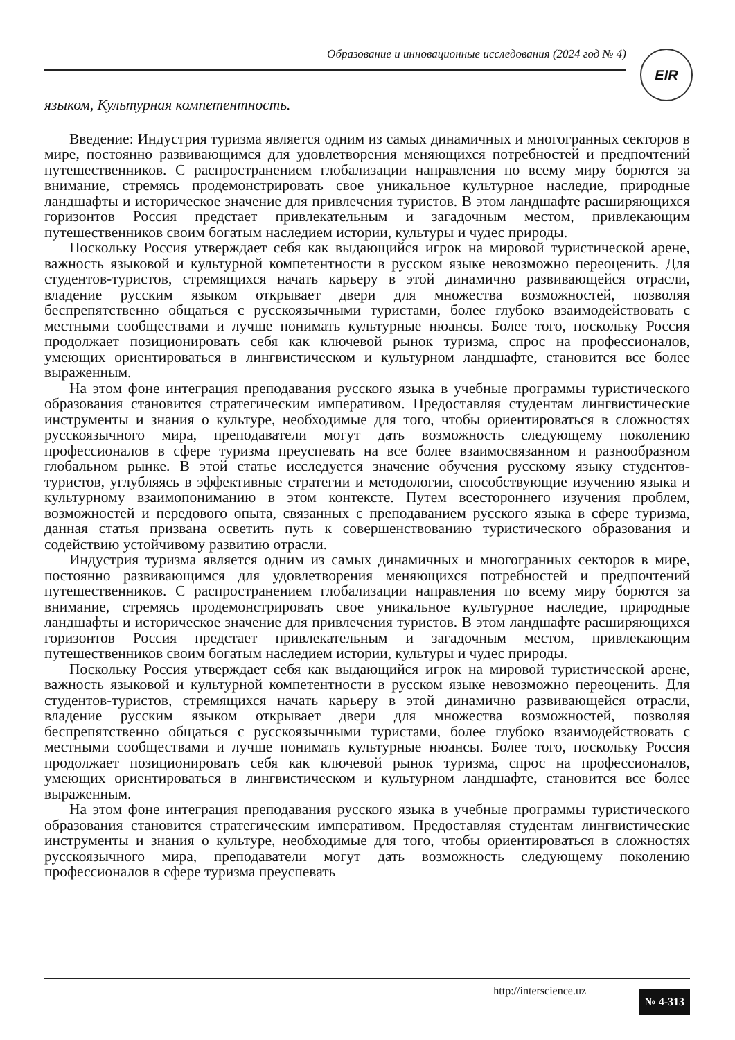Образование и инновационные исследования (2024 год № 4) EIR
языком, Культурная компетентность.
Введение: Индустрия туризма является одним из самых динамичных и многогранных секторов в мире, постоянно развивающимся для удовлетворения меняющихся потребностей и предпочтений путешественников. С распространением глобализации направления по всему миру борются за внимание, стремясь продемонстрировать свое уникальное культурное наследие, природные ландшафты и историческое значение для привлечения туристов. В этом ландшафте расширяющихся горизонтов Россия предстает привлекательным и загадочным местом, привлекающим путешественников своим богатым наследием истории, культуры и чудес природы.
Поскольку Россия утверждает себя как выдающийся игрок на мировой туристической арене, важность языковой и культурной компетентности в русском языке невозможно переоценить. Для студентов-туристов, стремящихся начать карьеру в этой динамично развивающейся отрасли, владение русским языком открывает двери для множества возможностей, позволяя беспрепятственно общаться с русскоязычными туристами, более глубоко взаимодействовать с местными сообществами и лучше понимать культурные нюансы. Более того, поскольку Россия продолжает позиционировать себя как ключевой рынок туризма, спрос на профессионалов, умеющих ориентироваться в лингвистическом и культурном ландшафте, становится все более выраженным.
На этом фоне интеграция преподавания русского языка в учебные программы туристического образования становится стратегическим императивом. Предоставляя студентам лингвистические инструменты и знания о культуре, необходимые для того, чтобы ориентироваться в сложностях русскоязычного мира, преподаватели могут дать возможность следующему поколению профессионалов в сфере туризма преуспевать на все более взаимосвязанном и разнообразном глобальном рынке. В этой статье исследуется значение обучения русскому языку студентов-туристов, углубляясь в эффективные стратегии и методологии, способствующие изучению языка и культурному взаимопониманию в этом контексте. Путем всестороннего изучения проблем, возможностей и передового опыта, связанных с преподаванием русского языка в сфере туризма, данная статья призвана осветить путь к совершенствованию туристического образования и содействию устойчивому развитию отрасли.
Индустрия туризма является одним из самых динамичных и многогранных секторов в мире, постоянно развивающимся для удовлетворения меняющихся потребностей и предпочтений путешественников. С распространением глобализации направления по всему миру борются за внимание, стремясь продемонстрировать свое уникальное культурное наследие, природные ландшафты и историческое значение для привлечения туристов. В этом ландшафте расширяющихся горизонтов Россия предстает привлекательным и загадочным местом, привлекающим путешественников своим богатым наследием истории, культуры и чудес природы.
Поскольку Россия утверждает себя как выдающийся игрок на мировой туристической арене, важность языковой и культурной компетентности в русском языке невозможно переоценить. Для студентов-туристов, стремящихся начать карьеру в этой динамично развивающейся отрасли, владение русским языком открывает двери для множества возможностей, позволяя беспрепятственно общаться с русскоязычными туристами, более глубоко взаимодействовать с местными сообществами и лучше понимать культурные нюансы. Более того, поскольку Россия продолжает позиционировать себя как ключевой рынок туризма, спрос на профессионалов, умеющих ориентироваться в лингвистическом и культурном ландшафте, становится все более выраженным.
На этом фоне интеграция преподавания русского языка в учебные программы туристического образования становится стратегическим императивом. Предоставляя студентам лингвистические инструменты и знания о культуре, необходимые для того, чтобы ориентироваться в сложностях русскоязычного мира, преподаватели могут дать возможность следующему поколению профессионалов в сфере туризма преуспевать
http://interscience.uz № 4-313